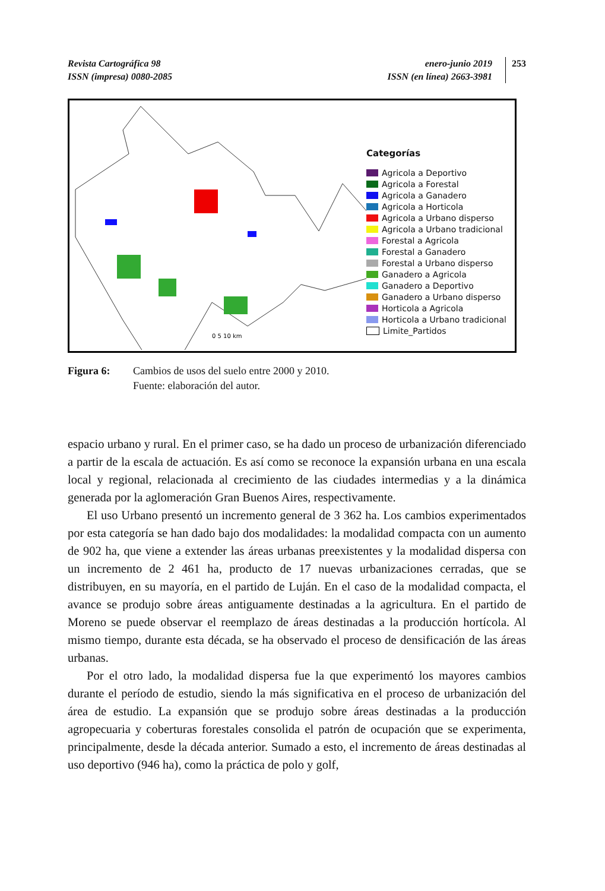Revista Cartográfica 98
ISSN (impresa) 0080-2085
enero-junio 2019
ISSN (en línea) 2663-3981
253
0 5 10 km
Categorías
Agricola a Deportivo
Agricola a Forestal
Agricola a Ganadero
Agricola a Horticola
Agricola a Urbano disperso
Agricola a Urbano tradicional
Forestal a Agricola
Forestal a Ganadero
Forestal a Urbano disperso
Ganadero a Agricola
Ganadero a Deportivo
Ganadero a Urbano disperso
Horticola a Agricola
Horticola a Urbano tradicional
Limite_Partidos
Figura 6: Cambios de usos del suelo entre 2000 y 2010.
Fuente: elaboración del autor.
espacio urbano y rural. En el primer caso, se ha dado un proceso de urbanización diferenciado a partir de la escala de actuación. Es así como se reconoce la expansión urbana en una escala local y regional, relacionada al crecimiento de las ciudades intermedias y a la dinámica generada por la aglomeración Gran Buenos Aires, respectivamente.
El uso Urbano presentó un incremento general de 3 362 ha. Los cambios experimentados por esta categoría se han dado bajo dos modalidades: la modalidad compacta con un aumento de 902 ha, que viene a extender las áreas urbanas preexistentes y la modalidad dispersa con un incremento de 2 461 ha, producto de 17 nuevas urbanizaciones cerradas, que se distribuyen, en su mayoría, en el partido de Luján. En el caso de la modalidad compacta, el avance se produjo sobre áreas antiguamente destinadas a la agricultura. En el partido de Moreno se puede observar el reemplazo de áreas destinadas a la producción hortícola. Al mismo tiempo, durante esta década, se ha observado el proceso de densificación de las áreas urbanas.
Por el otro lado, la modalidad dispersa fue la que experimentó los mayores cambios durante el período de estudio, siendo la más significativa en el proceso de urbanización del área de estudio. La expansión que se produjo sobre áreas destinadas a la producción agropecuaria y coberturas forestales consolida el patrón de ocupación que se experimenta, principalmente, desde la década anterior. Sumado a esto, el incremento de áreas destinadas al uso deportivo (946 ha), como la práctica de polo y golf,